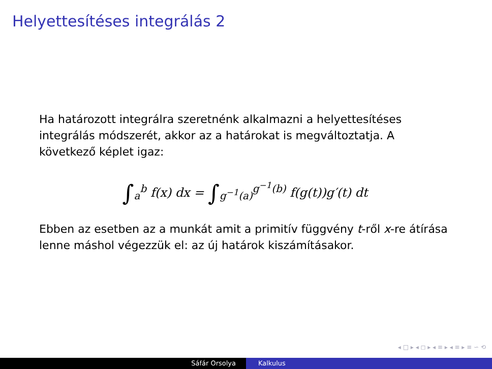Helyettesítéses integrálás 2
Ha határozott integrálra szeretnénk alkalmazni a helyettesítéses integrálás módszerét, akkor az a határokat is megváltoztatja. A következő képlet igaz:
∫<sub>a</sub><sup>b</sup> f(x) dx = ∫<sub>g<sup>−1</sup>(a)</sub><sup>g<sup>−1</sup>(b)</sup> f(g(t))g′(t) dt
Ebben az esetben az a munkát amit a primitív függvény t-ről x-re átírása lenne máshol végezzük el: az új határok kiszámításakor.
◂ □ ▸ ◂ ◻ ▸ ◂ ≡ ▸ ◂ ≡ ▸ ≡ ∽ ⟲
Sáfár Orsolya Kalkulus